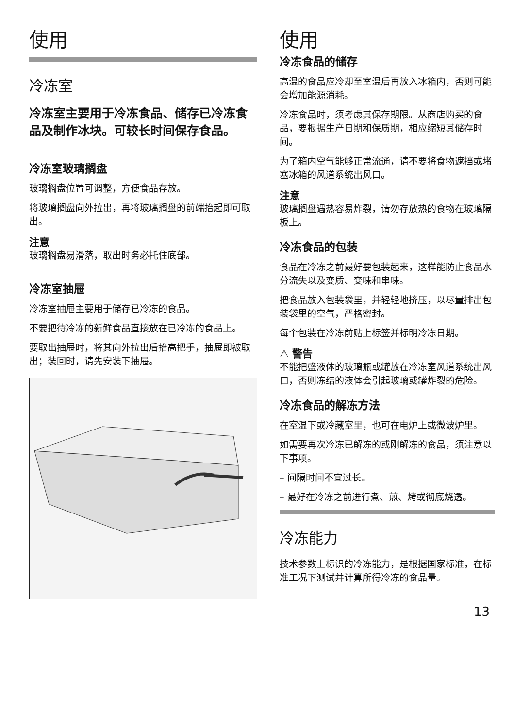使用
冷冻室
冷冻室主要用于冷冻食品、储存已冷冻食品及制作冰块。可较长时间保存食品。
冷冻室玻璃搁盘
玻璃搁盘位置可调整，方便食品存放。
将玻璃搁盘向外拉出，再将玻璃搁盘的前端抬起即可取出。
注意
玻璃搁盘易滑落，取出时务必托住底部。
冷冻室抽屉
冷冻室抽屉主要用于储存已冷冻的食品。
不要把待冷冻的新鲜食品直接放在已冷冻的食品上。
要取出抽屉时，将其向外拉出后抬高把手，抽屉即被取出；装回时，请先安装下抽屉。
使用
冷冻食品的储存
高温的食品应冷却至室温后再放入冰箱内，否则可能会增加能源消耗。
冷冻食品时，须考虑其保存期限。从商店购买的食品，要根据生产日期和保质期，相应缩短其储存时间。
为了箱内空气能够正常流通，请不要将食物遮挡或堵塞冰箱的风道系统出风口。
注意
玻璃搁盘遇热容易炸裂，请勿存放热的食物在玻璃隔板上。
冷冻食品的包装
食品在冷冻之前最好要包装起来，这样能防止食品水分流失以及变质、变味和串味。
把食品放入包装袋里，并轻轻地挤压，以尽量排出包装袋里的空气，严格密封。
每个包装在冷冻前贴上标签并标明冷冻日期。
⚠ 警告
不能把盛液体的玻璃瓶或罐放在冷冻室风道系统出风口，否则冻结的液体会引起玻璃或罐炸裂的危险。
冷冻食品的解冻方法
在室温下或冷藏室里，也可在电炉上或微波炉里。
如需要再次冷冻已解冻的或刚解冻的食品，须注意以下事项。
– 间隔时间不宜过长。
– 最好在冷冻之前进行煮、煎、烤或彻底烧透。
冷冻能力
技术参数上标识的冷冻能力，是根据国家标准，在标准工况下测试并计算所得冷冻的食品量。
13